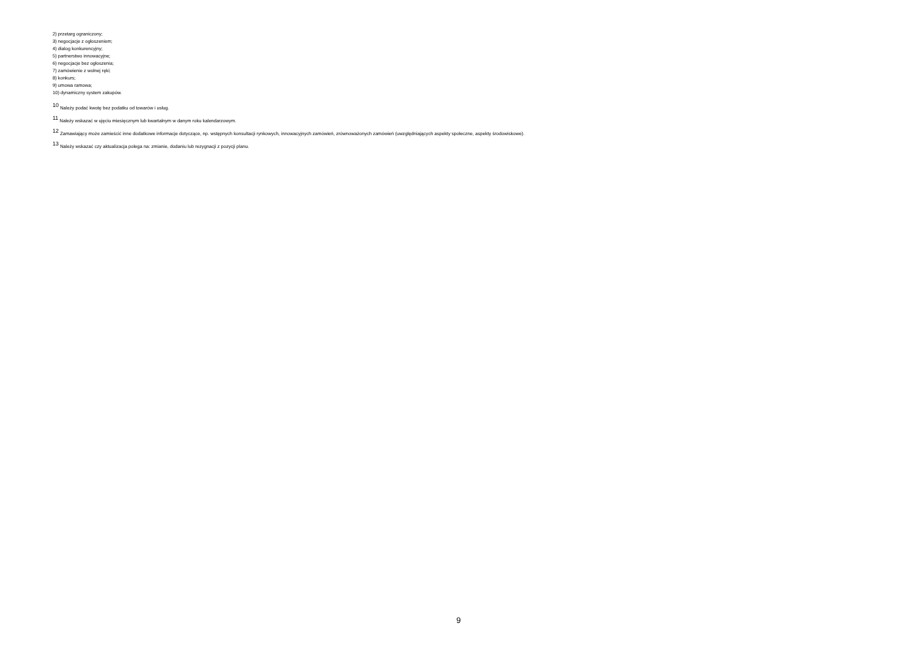2) przetarg ograniczony;
3) negocjacje z ogłoszeniem;
4) dialog konkurencyjny;
5) partnerstwo innowacyjne;
6) negocjacje bez ogłoszenia;
7) zamówienie z wolnej ręki;
8) konkurs;
9) umowa ramowa;
10) dynamiczny system zakupów.
<sup>10</sup> Należy podać kwotę bez podatku od towarów i usług.
<sup>11</sup> Należy wskazać w ujęciu miesięcznym lub kwartalnym w danym roku kalendarzowym.
<sup>12</sup> Zamawiający może zamieścić inne dodatkowe informacje dotyczące, np. wstępnych konsultacji rynkowych, innowacyjnych zamówień, zrównoważonych zamówień (uwzględniających aspekty społeczne, aspekty środowiskowe).
<sup>13</sup> Należy wskazać czy aktualizacja polega na: zmianie, dodaniu lub rezygnacji z pozycji planu.
9